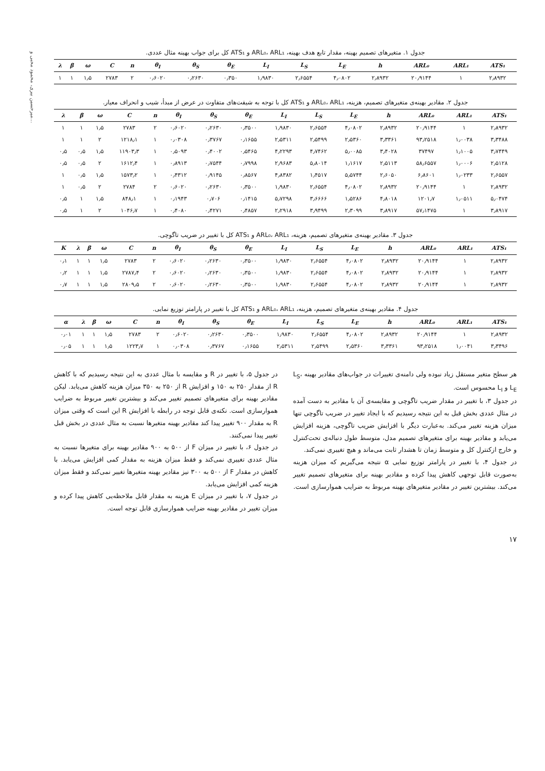میرحسین بیری، محمود محبی و...
جدول ۱. متغیرهای تصمیم بهینه، مقدار تابع هدف بهینه، ARL₀، ARL₁ و ATS₁ کل برای جواب بهینه مثال عددی.
| λ | β | ω | C | n | θ<sub>I</sub> | θ<sub>S</sub> | θ<sub>E</sub> | L<sub>I</sub> | L<sub>S</sub> | L<sub>E</sub> | h | ARL₀ | ARL₁ | ATS₁ |
| --- | --- | --- | --- | --- | --- | --- | --- | --- | --- | --- | --- | --- | --- | --- |
| ۱ | ۱ | ۱٫۵ | ۲۷۸۳ | ۲ | ۰٫۶۰۲۰ | ۰٫۲۶۳۰ | ۰٫۳۵۰ | ۱٫۹۸۳۰ | ۲٫۶۵۵۴ | ۴٫۰۸۰۲ | ۲٫۸۹۳۲ | ۲۰٫۹۱۴۴ | ۱ | ۲٫۸۹۳۲ |
جدول ۲. مقادیر بهینه‌ی متغیرهای تصمیم، هزینه، ARL₀، ARL₁ و ATS₁ کل با توجه به شیفت‌های متفاوت در عرض از مبدأ، شیب و انحراف معیار.
| λ | β | ω | C | n | θ<sub>I</sub> | θ<sub>S</sub> | θ<sub>E</sub> | L<sub>I</sub> | L<sub>S</sub> | L<sub>E</sub> | h | ARL₀ | ARL₁ | ATS₁ |
| --- | --- | --- | --- | --- | --- | --- | --- | --- | --- | --- | --- | --- | --- | --- |
| ۱ | ۱ | ۱٫۵ | ۲۷۸۳ | ۲ | ۰٫۶۰۲۰ | ۰٫۲۶۳۰ | ۰٫۳۵۰۰ | ۱٫۹۸۳۰ | ۲٫۶۵۵۴ | ۴٫۰۸۰۲ | ۲٫۸۹۳۲ | ۲۰٫۹۱۴۴ | ۱ | ۲٫۸۹۳۲ |
| ۱ | ۱ | ۲ | ۱۲۱۸٫۱ | ۱ | ۰٫۰۳۰۸ | ۰٫۳۷۶۷ | ۰٫۱۶۵۵ | ۲٫۵۳۱۱ | ۲٫۵۴۹۹ | ۲٫۵۳۶۰ | ۳٫۳۳۶۱ | ۹۳٫۲۵۱۸ | ۱٫۰۰۳۸ | ۳٫۳۴۸۸ |
| ۰٫۵ | ۰٫۵ | ۱٫۵ | ۱۱۹۰۳٫۳ | ۱ | ۰٫۵۰۹۳ | ۰٫۴۰۰۲ | ۰٫۵۴۶۵ | ۴٫۲۲۹۳ | ۴٫۷۴۶۲ | ۵٫۰۰۸۵ | ۳٫۴۰۲۸ | ۳۷۴۹۷ | ۱٫۱۰۰۵ | ۳٫۷۴۴۹ |
| ۰٫۵ | ۰٫۵ | ۲ | ۱۶۱۲٫۴ | ۱ | ۰٫۸۹۱۳ | ۰٫۷۵۴۴ | ۰٫۷۹۹۸ | ۲٫۹۶۸۳ | ۵٫۸۰۱۴ | ۱٫۱۶۱۷ | ۲٫۵۱۱۳ | ۵۸٫۶۵۵۷ | ۱٫۰۰۰۶ | ۲٫۵۱۲۸ |
| ۱ | ۰٫۵ | ۱٫۵ | ۱۵۷۳٫۲ | ۱ | ۰٫۴۳۱۲ | ۰٫۹۱۴۵ | ۰٫۸۵۶۷ | ۴٫۸۳۸۲ | ۱٫۴۵۱۷ | ۵٫۵۷۴۴ | ۲٫۶۰۵۰ | ۶٫۸۶۰۱ | ۱٫۰۲۳۳ | ۲٫۶۵۵۷ |
| ۱ | ۰٫۵ | ۲ | ۲۷۸۴ | ۲ | ۰٫۶۰۲۰ | ۰٫۲۶۳۰ | ۰٫۳۵۰۰ | ۱٫۹۸۳۰ | ۲٫۶۵۵۴ | ۴٫۰۸۰۲ | ۲٫۸۹۳۲ | ۲۰٫۹۱۴۴ | ۱ | ۲٫۸۹۳۲ |
| ۰٫۵ | ۱ | ۱٫۵ | ۸۴۸٫۱ | ۱ | ۰٫۱۹۴۳ | ۰٫۷۰۶ | ۰٫۱۴۱۵ | ۵٫۷۲۹۸ | ۳٫۶۶۶۶ | ۱٫۵۲۸۶ | ۴٫۸۰۱۸ | ۱۲۰۱٫۷ | ۱٫۰۵۱۱ | ۵٫۰۴۷۴ |
| ۰٫۵ | ۱ | ۲ | ۱۰۴۶٫۷ | ۱ | ۰٫۴۰۸۰ | ۰٫۴۲۷۱ | ۰٫۴۸۵۷ | ۲٫۲۹۱۸ | ۳٫۹۴۹۹ | ۲٫۳۰۹۹ | ۳٫۸۹۱۷ | ۵۷٫۱۴۷۵ | ۱ | ۳٫۸۹۱۷ |
جدول ۳. مقادیر بهینه‌ی متغیرهای تصمیم، هزینه، ARL₀، ARL₁ و ATS₁ کل با تغییر در ضریب تاگوچی.
| K | λ | β | ω | C | n | θ<sub>I</sub> | θ<sub>S</sub> | θ<sub>E</sub> | L<sub>I</sub> | L<sub>S</sub> | L<sub>E</sub> | h | ARL₀ | ARL₁ | ATS₁ |
| --- | --- | --- | --- | --- | --- | --- | --- | --- | --- | --- | --- | --- | --- | --- | --- |
| ۰٫۱ | ۱ | ۱ | ۱٫۵ | ۲۷۸۳ | ۲ | ۰٫۶۰۲۰ | ۰٫۲۶۳۰ | ۰٫۳۵۰۰ | ۱٫۹۸۳۰ | ۲٫۶۵۵۴ | ۴٫۰۸۰۲ | ۲٫۸۹۳۲ | ۲۰٫۹۱۴۴ | ۱ | ۲٫۸۹۳۲ |
| ۰٫۲ | ۱ | ۱ | ۱٫۵ | ۲۷۸۷٫۴ | ۲ | ۰٫۶۰۲۰ | ۰٫۲۶۳۰ | ۰٫۳۵۰۰ | ۱٫۹۸۳۰ | ۲٫۶۵۵۴ | ۴٫۰۸۰۲ | ۲٫۸۹۳۲ | ۲۰٫۹۱۴۴ | ۱ | ۲٫۸۹۳۲ |
| ۰٫۷ | ۱ | ۱ | ۱٫۵ | ۲۸۰۹٫۵ | ۲ | ۰٫۶۰۲۰ | ۰٫۲۶۳۰ | ۰٫۳۵۰۰ | ۱٫۹۸۳۰ | ۲٫۶۵۵۴ | ۴٫۰۸۰۲ | ۲٫۸۹۳۲ | ۲۰٫۹۱۴۴ | ۱ | ۲٫۸۹۳۲ |
جدول ۴. مقادیر بهینه‌ی متغیرهای تصمیم، هزینه، ARL₀، ARL₁ و ATS₁ کل با تغییر در پارامتر توزیع نمایی.
| α | λ | β | ω | C | n | θ<sub>I</sub> | θ<sub>S</sub> | θ<sub>E</sub> | L<sub>I</sub> | L<sub>S</sub> | L<sub>E</sub> | h | ARL₀ | ARL₁ | ATS₁ |
| --- | --- | --- | --- | --- | --- | --- | --- | --- | --- | --- | --- | --- | --- | --- | --- |
| ۰٫۰۱ | ۱ | ۱ | ۱٫۵ | ۲۷۸۳ | ۲ | ۰٫۶۰۲۰ | ۰٫۲۶۳۰ | ۰٫۳۵۰۰ | ۱٫۹۸۳۰ | ۲٫۶۵۵۴ | ۴٫۰۸۰۲ | ۲٫۸۹۳۲ | ۲۰٫۹۱۴۴ | ۱ | ۲٫۸۹۳۲ |
| ۰٫۰۵ | ۱ | ۱ | ۱٫۵ | ۱۲۲۳٫۷ | ۱ | ۰٫۰۳۰۸ | ۰٫۳۷۶۷ | ۰٫۱۶۵۵ | ۲٫۵۳۱۱ | ۲٫۵۴۹۹ | ۲٫۵۳۶۰ | ۳٫۳۳۶۱ | ۹۳٫۲۵۱۸ | ۱٫۰۰۴۱ | ۳٫۳۴۹۶ |
هر سطح متغیر مستقل زیاد نبوده ولی دامنه‌ی تغییرات در جواب‌های مقادیر بهینه L<sub>S</sub>، L<sub>E</sub> و L<sub>I</sub> محسوس است.
در جدول ۳، با تغییر در مقدار ضریب تاگوچی و مقایسه‌ی آن با مقادیر به دست آمده در مثال عددی بخش قبل به این نتیجه رسیدیم که با ایجاد تغییر در ضریب تاگوچی تنها میزان هزینه تغییر می‌کند. به‌عبارت دیگر با افزایش ضریب تاگوچی، هزینه افزایش می‌یابد و مقادیر بهینه برای متغیرهای تصمیم مدل، متوسط طول دنباله‌ی تحت‌کنترل و خارج ازکنترل کل و متوسط زمان تا هشدار ثابت می‌ماند و هیچ تغییری نمی‌کند.
در جدول ۴، با تغییر در پارامتر توزیع نمایی α نتیجه می‌گیریم که میزان هزینه به‌صورت قابل توجهی کاهش پیدا کرده و مقادیر بهینه برای متغیرهای تصمیم تغییر می‌کند. بیشترین تغییر در مقادیر متغیرهای بهینه مربوط به ضرایب هموارسازی است.
در جدول ۵، با تغییر در R و مقایسه با مثال عددی به این نتیجه رسیدیم که با کاهش R از مقدار ۲۵۰ به ۱۵۰ و افزایش R از ۲۵۰ به ۳۵۰ میزان هزینه کاهش می‌یابد. لیکن مقادیر بهینه برای متغیرهای تصمیم تغییر می‌کند و بیشترین تغییر مربوط به ضرایب هموارسازی است. نکته‌ی قابل توجه در رابطه با افزایش R این است که وقتی میزان R به مقدار ۹۰۰ تغییر پیدا کند مقادیر بهینه متغیرها نسبت به مثال عددی در بخش قبل تغییر پیدا نمی‌کنند.
در جدول ۶، با تغییر در میزان F از ۵۰۰ به ۹۰۰ مقادیر بهینه برای متغیرها نسبت به مثال عددی تغییری نمی‌کند و فقط میزان هزینه به مقدار کمی افزایش می‌یابد. با کاهش در مقدار F از ۵۰۰ به ۳۰۰ نیز مقادیر بهینه متغیرها تغییر نمی‌کند و فقط میزان هزینه کمی افزایش می‌یابد.
در جدول ۷، با تغییر در میزان E هزینه به مقدار قابل ملاحظه‌یی کاهش پیدا کرده و میزان تغییر در مقادیر بهینه ضرایب هموارسازی قابل توجه است.
۱۷